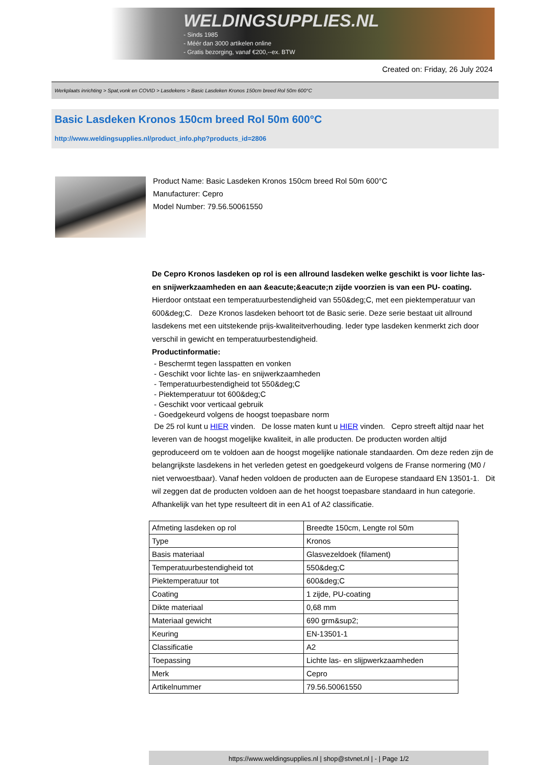WELDINGSUPPLIES.NL
- Sinds 1985
- Méér dan 3000 artikelen online
- Gratis bezorging, vanaf €200,--ex. BTW
Created on: Friday, 26 July 2024
Werkplaats inrichting > Spat,vonk en COVID > Lasdekens > Basic Lasdeken Kronos 150cm breed Rol 50m 600°C
Basic Lasdeken Kronos 150cm breed Rol 50m 600°C
http://www.weldingsupplies.nl/product_info.php?products_id=2806
Product Name: Basic Lasdeken Kronos 150cm breed Rol 50m 600°C
Manufacturer: Cepro
Model Number: 79.56.50061550
De Cepro Kronos lasdeken op rol is een allround lasdeken welke geschikt is voor lichte las- en snijwerkzaamheden en aan &eacute;&eacute;n zijde voorzien is van een PU- coating. Hierdoor ontstaat een temperatuurbestendigheid van 550&deg;C, met een piektemperatuur van 600&deg;C. Deze Kronos lasdeken behoort tot de Basic serie. Deze serie bestaat uit allround lasdekens met een uitstekende prijs-kwaliteitverhouding. Ieder type lasdeken kenmerkt zich door verschil in gewicht en temperatuurbestendigheid.
Productinformatie:
- Beschermt tegen lasspatten en vonken
- Geschikt voor lichte las- en snijwerkzaamheden
- Temperatuurbestendigheid tot 550&deg;C
- Piektemperatuur tot 600&deg;C
- Geschikt voor verticaal gebruik
- Goedgekeurd volgens de hoogst toepasbare norm
De 25 rol kunt u HIER vinden. De losse maten kunt u HIER vinden. Cepro streeft altijd naar het leveren van de hoogst mogelijke kwaliteit, in alle producten. De producten worden altijd geproduceerd om te voldoen aan de hoogst mogelijke nationale standaarden. Om deze reden zijn de belangrijkste lasdekens in het verleden getest en goedgekeurd volgens de Franse normering (M0 / niet verwoestbaar). Vanaf heden voldoen de producten aan de Europese standaard EN 13501-1. Dit wil zeggen dat de producten voldoen aan de het hoogst toepasbare standaard in hun categorie. Afhankelijk van het type resulteert dit in een A1 of A2 classificatie.
| Afmeting lasdeken op rol | Breedte 150cm, Lengte rol 50m |
| Type | Kronos |
| Basis materiaal | Glasvezeldoek (filament) |
| Temperatuurbestendigheid tot | 550&deg;C |
| Piektemperatuur tot | 600&deg;C |
| Coating | 1 zijde, PU-coating |
| Dikte materiaal | 0,68 mm |
| Materiaal gewicht | 690 grm&sup2; |
| Keuring | EN-13501-1 |
| Classificatie | A2 |
| Toepassing | Lichte las- en slijpwerkzaamheden |
| Merk | Cepro |
| Artikelnummer | 79.56.50061550 |
https://www.weldingsupplies.nl | shop@stvnet.nl | - | Page 1/2